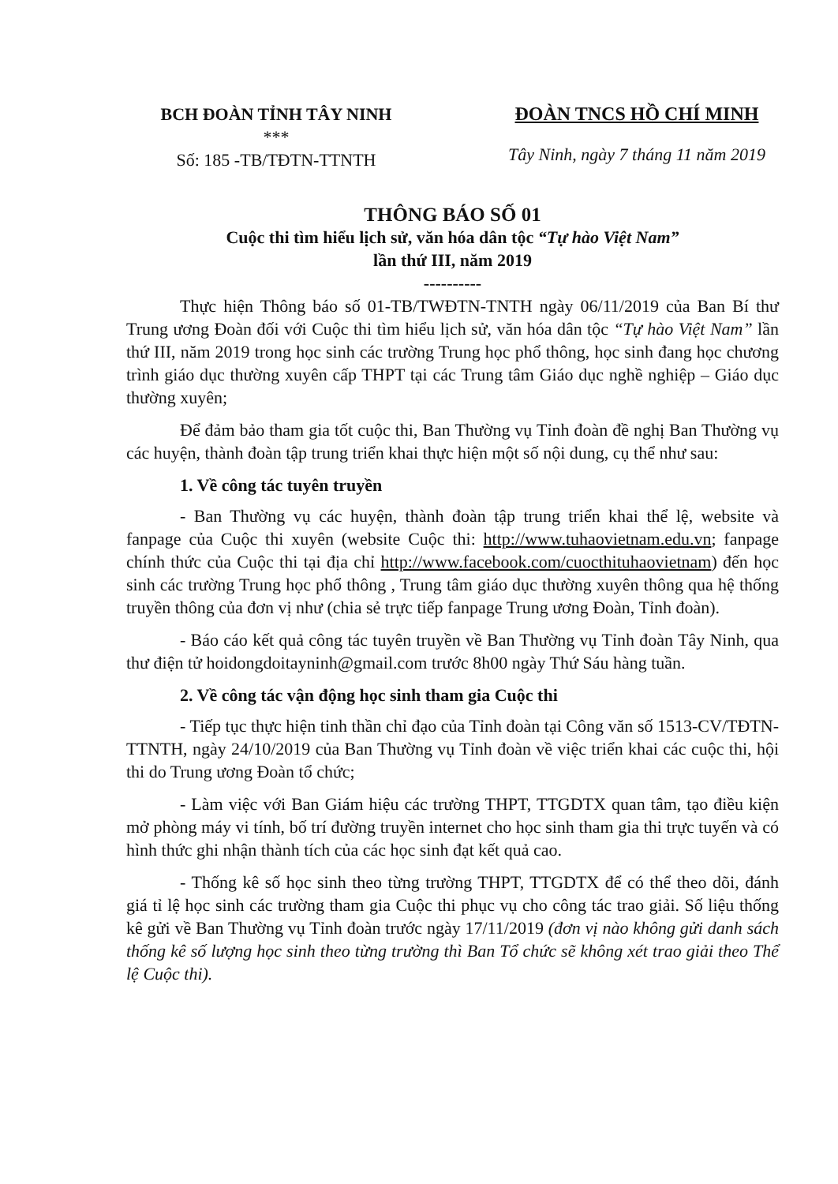BCH ĐOÀN TỈNH TÂY NINH
***
Số: 185 -TB/TĐTN-TTNTH
ĐOÀN TNCS HỒ CHÍ MINH
Tây Ninh, ngày 7 tháng 11 năm 2019
THÔNG BÁO SỐ 01
Cuộc thi tìm hiểu lịch sử, văn hóa dân tộc “Tự hào Việt Nam”
lần thứ III, năm 2019
----------
Thực hiện Thông báo số 01-TB/TWĐTN-TNTH ngày 06/11/2019 của Ban Bí thư Trung ương Đoàn đối với Cuộc thi tìm hiểu lịch sử, văn hóa dân tộc “Tự hào Việt Nam” lần thứ III, năm 2019 trong học sinh các trường Trung học phổ thông, học sinh đang học chương trình giáo dục thường xuyên cấp THPT tại các Trung tâm Giáo dục nghề nghiệp – Giáo dục thường xuyên;
Để đảm bảo tham gia tốt cuộc thi, Ban Thường vụ Tỉnh đoàn đề nghị Ban Thường vụ các huyện, thành đoàn tập trung triển khai thực hiện một số nội dung, cụ thể như sau:
1. Về công tác tuyên truyền
- Ban Thường vụ các huyện, thành đoàn tập trung triển khai thể lệ, website và fanpage của Cuộc thi xuyên (website Cuộc thi: http://www.tuhaovietnam.edu.vn; fanpage chính thức của Cuộc thi tại địa chỉ http://www.facebook.com/cuocthituhaovietnam) đến học sinh các trường Trung học phổ thông , Trung tâm giáo dục thường xuyên thông qua hệ thống truyền thông của đơn vị như (chia sẻ trực tiếp fanpage Trung ương Đoàn, Tỉnh đoàn).
- Báo cáo kết quả công tác tuyên truyền về Ban Thường vụ Tỉnh đoàn Tây Ninh, qua thư điện tử hoidongdoitayninh@gmail.com trước 8h00 ngày Thứ Sáu hàng tuần.
2. Về công tác vận động học sinh tham gia Cuộc thi
- Tiếp tục thực hiện tinh thần chỉ đạo của Tỉnh đoàn tại Công văn số 1513-CV/TĐTN-TTNTH, ngày 24/10/2019 của Ban Thường vụ Tỉnh đoàn về việc triển khai các cuộc thi, hội thi do Trung ương Đoàn tổ chức;
- Làm việc với Ban Giám hiệu các trường THPT, TTGDTX quan tâm, tạo điều kiện mở phòng máy vi tính, bố trí đường truyền internet cho học sinh tham gia thi trực tuyến và có hình thức ghi nhận thành tích của các học sinh đạt kết quả cao.
- Thống kê số học sinh theo từng trường THPT, TTGDTX để có thể theo dõi, đánh giá tỉ lệ học sinh các trường tham gia Cuộc thi phục vụ cho công tác trao giải. Số liệu thống kê gửi về Ban Thường vụ Tỉnh đoàn trước ngày 17/11/2019 (đơn vị nào không gửi danh sách thống kê số lượng học sinh theo từng trường thì Ban Tổ chức sẽ không xét trao giải theo Thể lệ Cuộc thi).